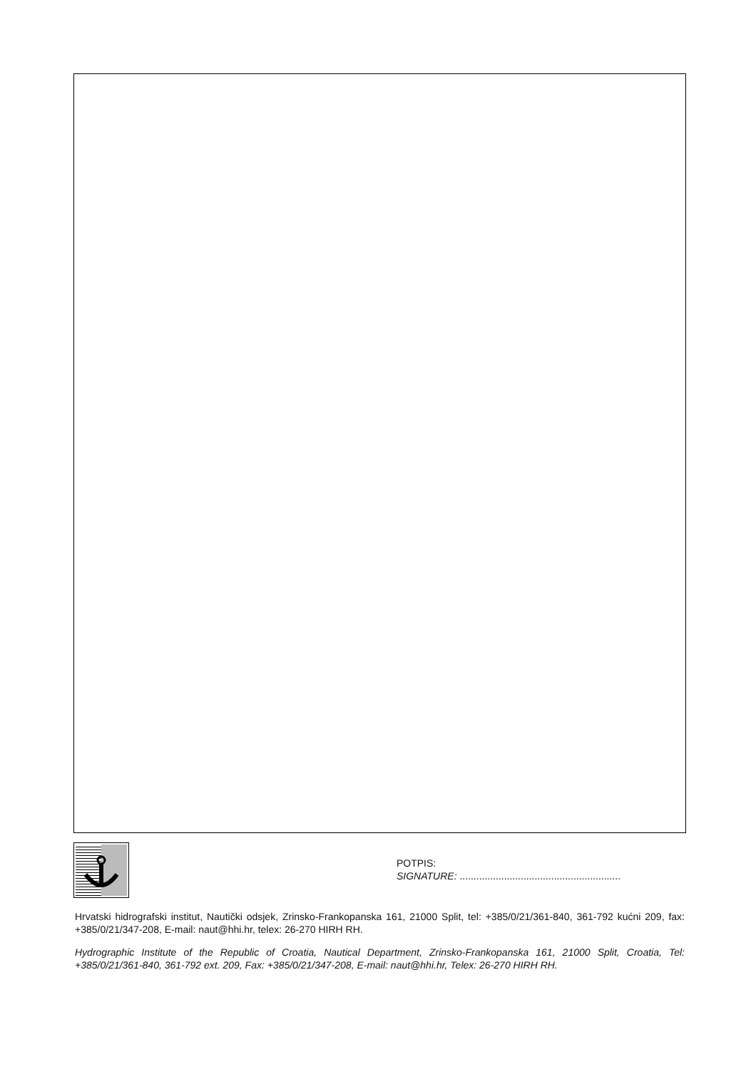POTPIS:
SIGNATURE: ..........................................................
Hrvatski hidrografski institut, Nautički odsjek, Zrinsko-Frankopanska 161, 21000 Split, tel: +385/0/21/361-840, 361-792 kućni 209, fax: +385/0/21/347-208, E-mail: naut@hhi.hr, telex: 26-270 HIRH RH.
Hydrographic Institute of the Republic of Croatia, Nautical Department, Zrinsko-Frankopanska 161, 21000 Split, Croatia, Tel: +385/0/21/361-840, 361-792 ext. 209, Fax: +385/0/21/347-208, E-mail: naut@hhi.hr, Telex: 26-270 HIRH RH.